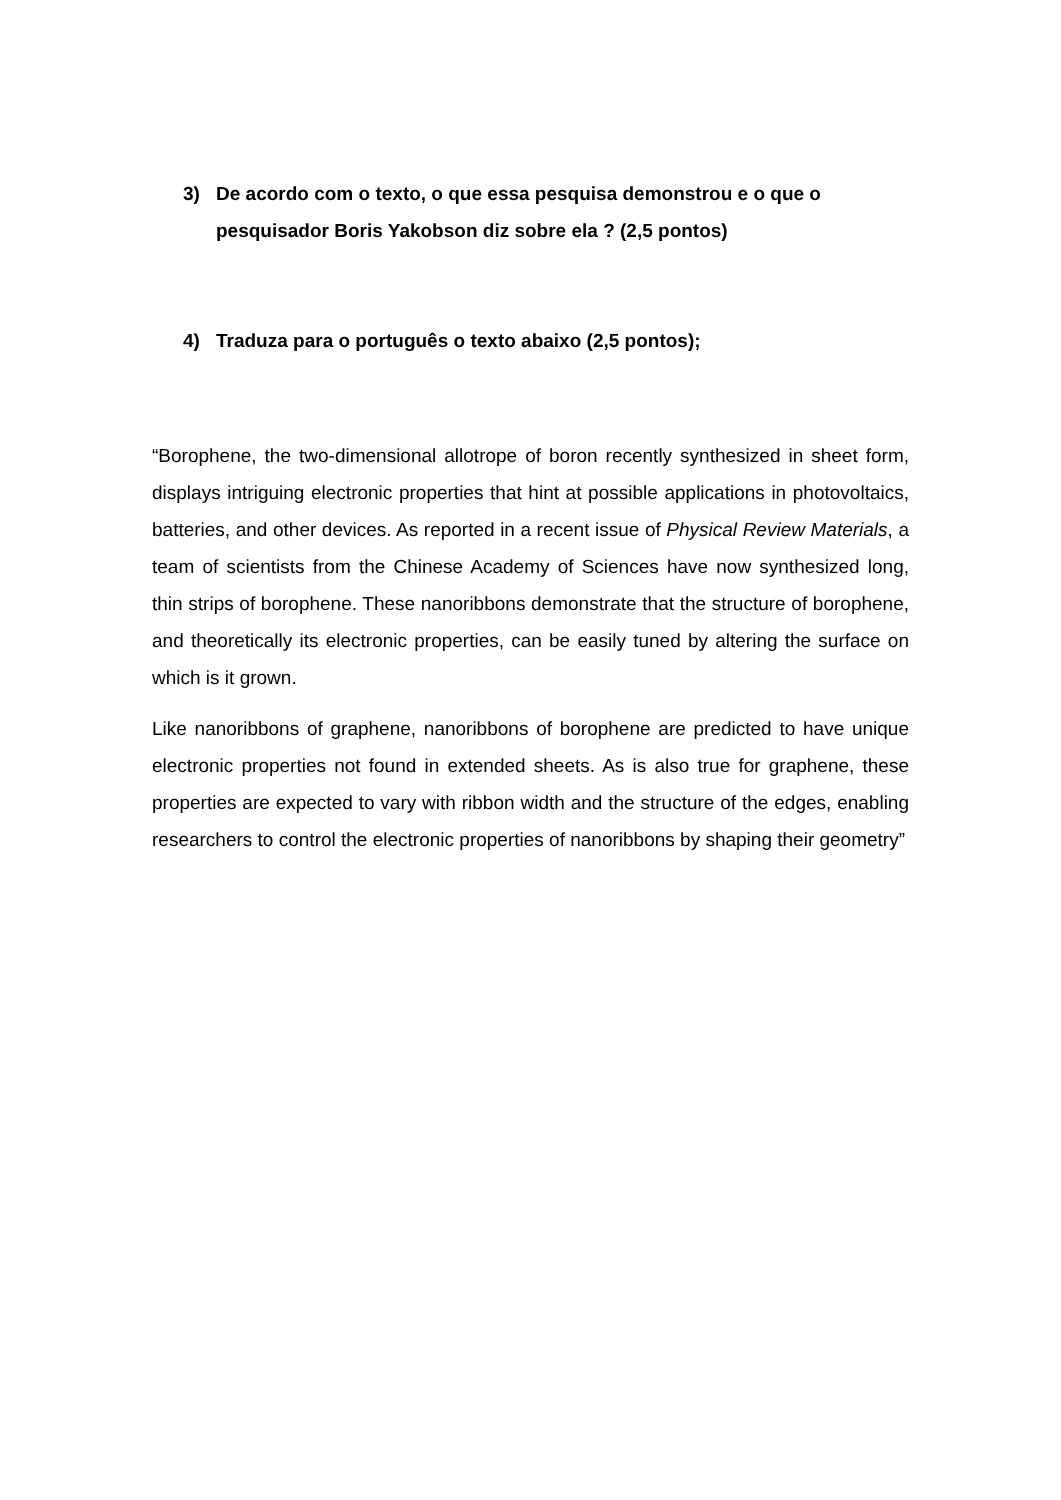3) De acordo com o texto, o que essa pesquisa demonstrou e o que o pesquisador Boris Yakobson diz sobre ela ? (2,5 pontos)
4) Traduza para o português o texto abaixo (2,5 pontos);
“Borophene, the two-dimensional allotrope of boron recently synthesized in sheet form, displays intriguing electronic properties that hint at possible applications in photovoltaics, batteries, and other devices. As reported in a recent issue of Physical Review Materials, a team of scientists from the Chinese Academy of Sciences have now synthesized long, thin strips of borophene. These nanoribbons demonstrate that the structure of borophene, and theoretically its electronic properties, can be easily tuned by altering the surface on which is it grown.
Like nanoribbons of graphene, nanoribbons of borophene are predicted to have unique electronic properties not found in extended sheets. As is also true for graphene, these properties are expected to vary with ribbon width and the structure of the edges, enabling researchers to control the electronic properties of nanoribbons by shaping their geometry”